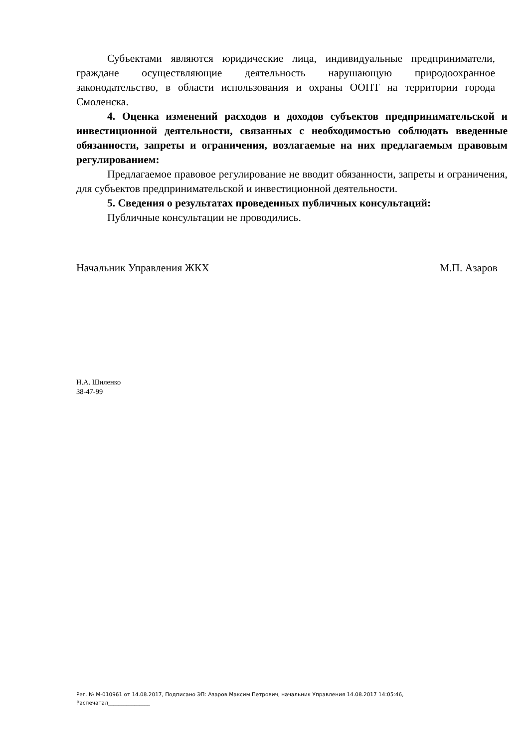Субъектами являются юридические лица, индивидуальные предприниматели, граждане осуществляющие деятельность нарушающую природоохранное законодательство, в области использования и охраны ООПТ на территории города Смоленска.
4. Оценка изменений расходов и доходов субъектов предпринимательской и инвестиционной деятельности, связанных с необходимостью соблюдать введенные обязанности, запреты и ограничения, возлагаемые на них предлагаемым правовым регулированием:
Предлагаемое правовое регулирование не вводит обязанности, запреты и ограничения, для субъектов предпринимательской и инвестиционной деятельности.
5. Сведения о результатах проведенных публичных консультаций:
Публичные консультации не проводились.
Начальник Управления ЖКХ М.П. Азаров
Н.А. Шиленко
38-47-99
Рег. № М-010961 от 14.08.2017, Подписано ЭП: Азаров Максим Петрович, начальник Управления 14.08.2017 14:05:46,
Распечатал________________